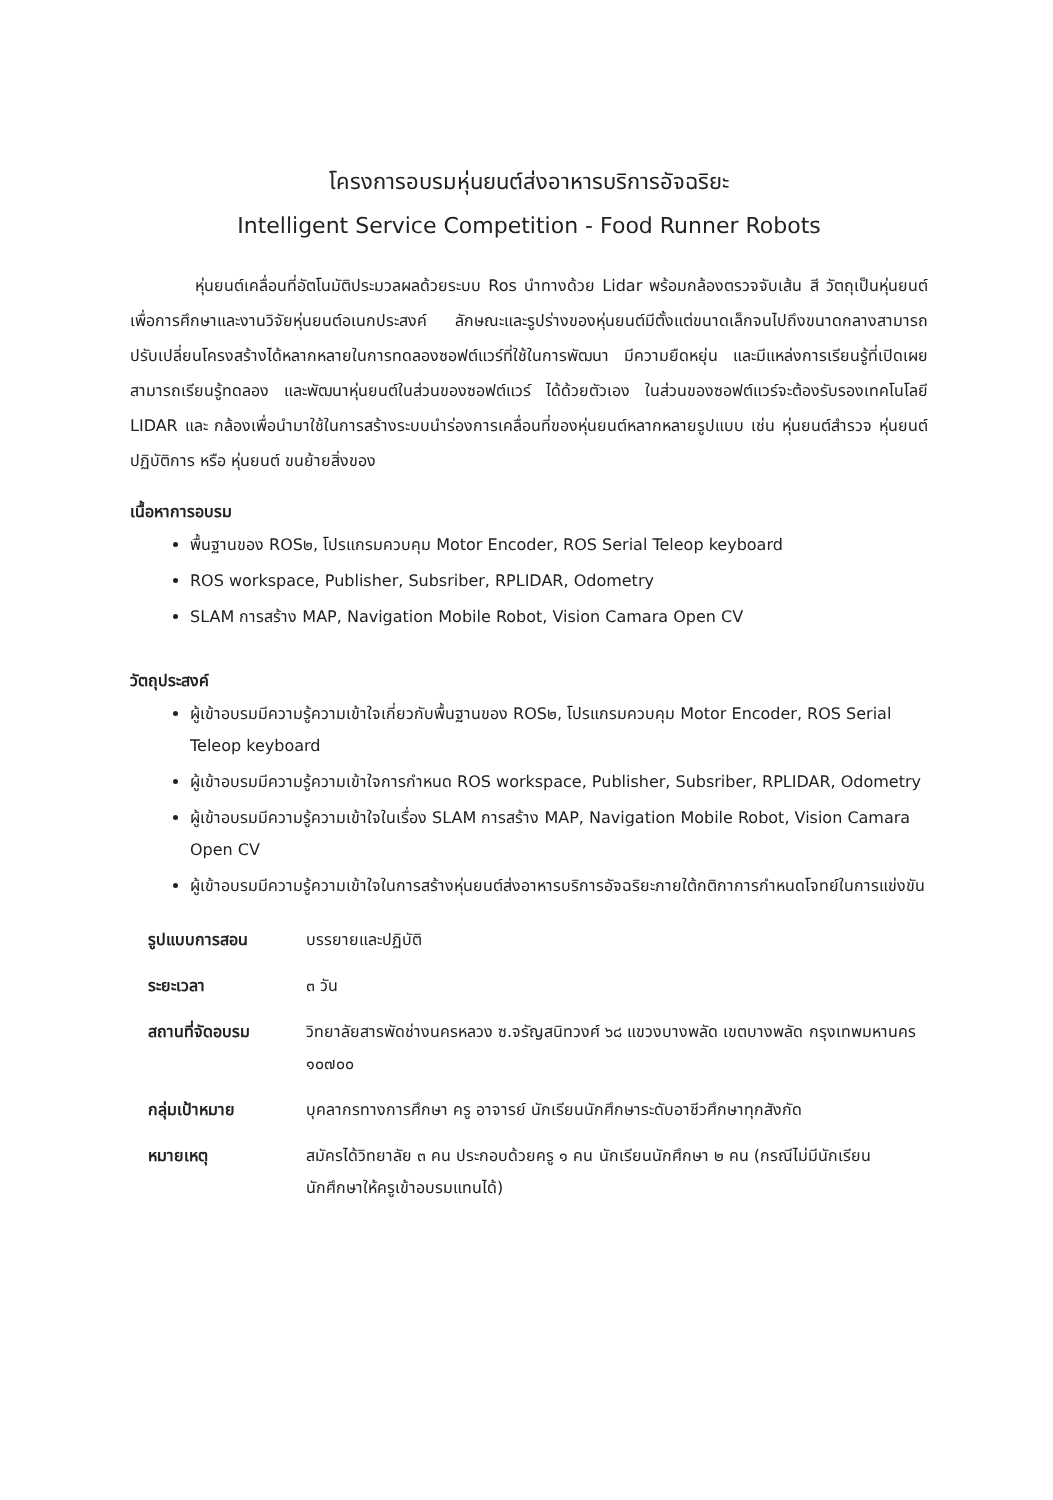โครงการอบรมหุ่นยนต์ส่งอาหารบริการอัจฉริยะ
Intelligent Service Competition - Food Runner Robots
หุ่นยนต์เคลื่อนที่อัตโนมัติประมวลผลด้วยระบบ Ros นำทางด้วย Lidar พร้อมกล้องตรวจจับเส้น สี วัตถุเป็นหุ่นยนต์เพื่อการศึกษาและงานวิจัยหุ่นยนต์อเนกประสงค์ ลักษณะและรูปร่างของหุ่นยนต์มีตั้งแต่ขนาดเล็กจนไปถึงขนาดกลางสามารถปรับเปลี่ยนโครงสร้างได้หลากหลายในการทดลองซอฟต์แวร์ที่ใช้ในการพัฒนา มีความยืดหยุ่น และมีแหล่งการเรียนรู้ที่เปิดเผย สามารถเรียนรู้ทดลอง และพัฒนาหุ่นยนต์ในส่วนของซอฟต์แวร์ ได้ด้วยตัวเอง ในส่วนของซอฟต์แวร์จะต้องรับรองเทคโนโลยี LIDAR และ กล้องเพื่อนำมาใช้ในการสร้างระบบนำร่องการเคลื่อนที่ของหุ่นยนต์หลากหลายรูปแบบ เช่น หุ่นยนต์สำรวจ หุ่นยนต์ปฏิบัติการ หรือ หุ่นยนต์ ขนย้ายสิ่งของ
เนื้อหาการอบรม
พื้นฐานของ ROS๒, โปรแกรมควบคุม Motor Encoder, ROS Serial Teleop keyboard
ROS workspace, Publisher, Subsriber, RPLIDAR, Odometry
SLAM การสร้าง MAP, Navigation Mobile Robot, Vision Camara Open CV
วัตถุประสงค์
ผู้เข้าอบรมมีความรู้ความเข้าใจเกี่ยวกับพื้นฐานของ ROS๒, โปรแกรมควบคุม Motor Encoder, ROS Serial Teleop keyboard
ผู้เข้าอบรมมีความรู้ความเข้าใจการกำหนด ROS workspace, Publisher, Subsriber, RPLIDAR, Odometry
ผู้เข้าอบรมมีความรู้ความเข้าใจในเรื่อง SLAM การสร้าง MAP, Navigation Mobile Robot, Vision Camara Open CV
ผู้เข้าอบรมมีความรู้ความเข้าใจในการสร้างหุ่นยนต์ส่งอาหารบริการอัจฉริยะภายใต้กติกาการกำหนดโจทย์ในการแข่งขัน
| รูปแบบการสอน | บรรยายและปฏิบัติ |
| ระยะเวลา | ๓ วัน |
| สถานที่จัดอบรม | วิทยาลัยสารพัดช่างนครหลวง ซ.จรัญสนิทวงศ์ ๖๘ แขวงบางพลัด เขตบางพลัด กรุงเทพมหานคร ๑๐๗๐๐ |
| กลุ่มเป้าหมาย | บุคลากรทางการศึกษา ครู อาจารย์ นักเรียนนักศึกษาระดับอาชีวศึกษาทุกสังกัด |
| หมายเหตุ | สมัครได้วิทยาลัย ๓ คน ประกอบด้วยครู ๑ คน นักเรียนนักศึกษา ๒ คน (กรณีไม่มีนักเรียนนักศึกษาให้ครูเข้าอบรมแทนได้) |